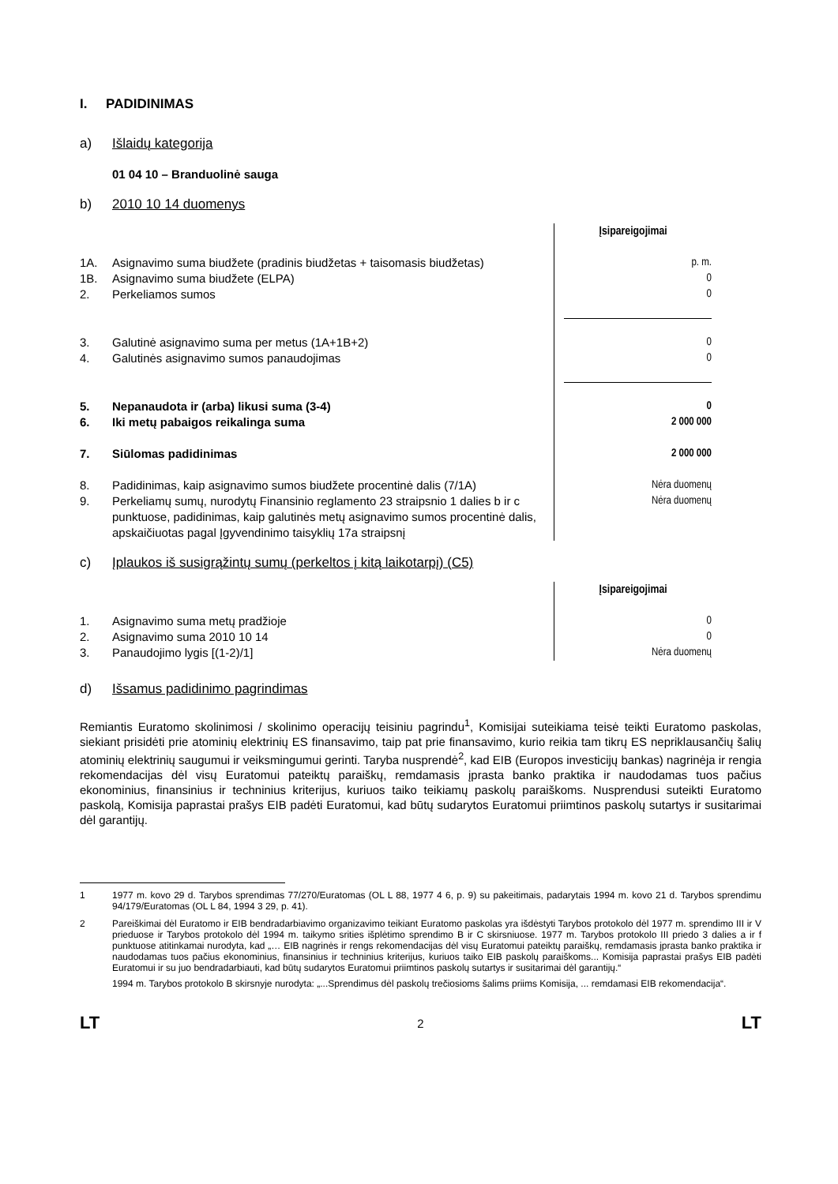I. PADIDINIMAS
a) Išlaidų kategorija
01 04 10 – Branduolinė sauga
b) 2010 10 14 duomenys
| | | Įsipareigojimai |
| 1A. | Asignavimo suma biudžete (pradinis biudžetas + taisomasis biudžetas) | p. m. |
| 1B. | Asignavimo suma biudžete (ELPA) | 0 |
| 2. | Perkeliamos sumos | 0 |
| 3. | Galutinė asignavimo suma per metus (1A+1B+2) | 0 |
| 4. | Galutinės asignavimo sumos panaudojimas | 0 |
| 5. | Nepanaudota ir (arba) likusi suma (3-4) | 0 |
| 6. | Iki metų pabaigos reikalinga suma | 2 000 000 |
| 7. | Siūlomas padidinimas | 2 000 000 |
| 8. | Padidinimas, kaip asignavimo sumos biudžete procentinė dalis (7/1A) | Nėra duomenų |
| 9. | Perkeliamų sumų, nurodytų Finansinio reglamento 23 straipsnio 1 dalies b ir c punktuose, padidinimas, kaip galutinės metų asignavimo sumos procentinė dalis, apskaičiuotas pagal Įgyvendinimo taisyklių 17a straipsnį | Nėra duomenų |
c) Įplaukos iš susigrąžintų sumų (perkeltos į kitą laikotarpį) (C5)
| | | Įsipareigojimai |
| 1. | Asignavimo suma metų pradžioje | 0 |
| 2. | Asignavimo suma 2010 10 14 | 0 |
| 3. | Panaudojimo lygis [(1-2)/1] | Nėra duomenų |
d) Išsamus padidinimo pagrindimas
Remiantis Euratomo skolinimosi / skolinimo operacijų teisiniu pagrindu<sup>1</sup>, Komisijai suteikiama teisė teikti Euratomo paskolas, siekiant prisidėti prie atominių elektrinių ES finansavimo, taip pat prie finansavimo, kurio reikia tam tikrų ES nepriklausančių šalių atominių elektrinių saugumui ir veiksmingumui gerinti. Taryba nusprendė<sup>2</sup>, kad EIB (Europos investicijų bankas) nagrinėja ir rengia rekomendacijas dėl visų Euratomui pateiktų paraiškų, remdamasis įprasta banko praktika ir naudodamas tuos pačius ekonominius, finansinius ir techninius kriterijus, kuriuos taiko teikiamų paskolų paraiškoms. Nusprendusi suteikti Euratomo paskolą, Komisija paprastai prašys EIB padėti Euratomui, kad būtų sudarytos Euratomui priimtinos paskolų sutartys ir susitarimai dėl garantijų.
1 1977 m. kovo 29 d. Tarybos sprendimas 77/270/Euratomas (OL L 88, 1977 4 6, p. 9) su pakeitimais, padarytais 1994 m. kovo 21 d. Tarybos sprendimu 94/179/Euratomas (OL L 84, 1994 3 29, p. 41).
2 Pareiškimai dėl Euratomo ir EIB bendradarbiavimo organizavimo teikiant Euratomo paskolas yra išdėstyti Tarybos protokolo dėl 1977 m. sprendimo III ir V prieduose ir Tarybos protokolo dėl 1994 m. taikymo srities išplėtimo sprendimo B ir C skirsniuose. 1977 m. Tarybos protokolo III priedo 3 dalies a ir f punktuose atitinkamai nurodyta, kad „… EIB nagrinės ir rengs rekomendacijas dėl visų Euratomui pateiktų paraiškų, remdamasis įprasta banko praktika ir naudodamas tuos pačius ekonominius, finansinius ir techninius kriterijus, kuriuos taiko EIB paskolų paraiškoms... Komisija paprastai prašys EIB padėti Euratomui ir su juo bendradarbiauti, kad būtų sudarytos Euratomui priimtinos paskolų sutartys ir susitarimai dėl garantijų.“
1994 m. Tarybos protokolo B skirsnyje nurodyta: „...Sprendimus dėl paskolų trečiosioms šalims priims Komisija, ... remdamasi EIB rekomendacija“.
LT 2 LT